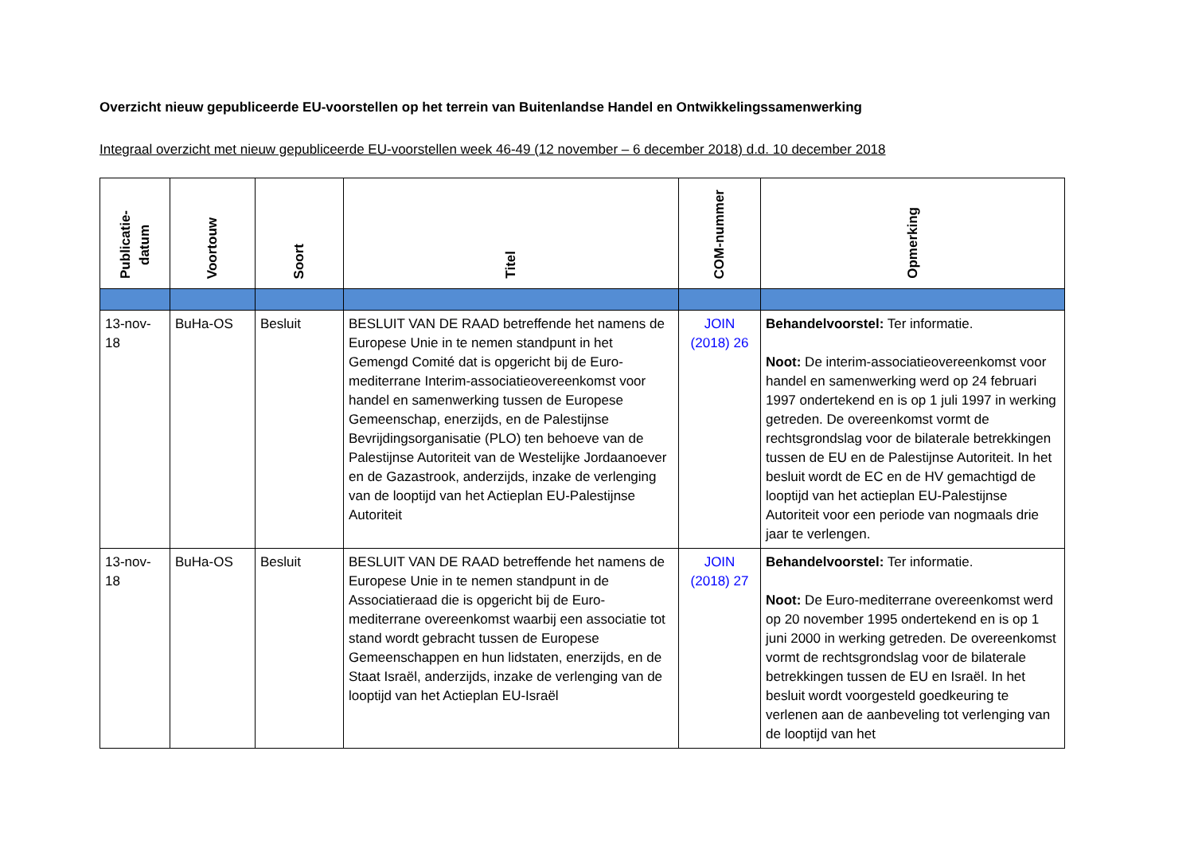Overzicht nieuw gepubliceerde EU-voorstellen op het terrein van Buitenlandse Handel en Ontwikkelingssamenwerking
Integraal overzicht met nieuw gepubliceerde EU-voorstellen week 46-49 (12 november – 6 december 2018) d.d. 10 december 2018
| Publicatie- datum | Voortouw | Soort | Titel | COM-nummer | Opmerking |
| --- | --- | --- | --- | --- | --- |
| 13-nov-18 | BuHa-OS | Besluit | BESLUIT VAN DE RAAD betreffende het namens de Europese Unie in te nemen standpunt in het Gemengd Comité dat is opgericht bij de Euro-mediterrane Interim-associatieovereenkomst voor handel en samenwerking tussen de Europese Gemeenschap, enerzijds, en de Palestijnse Bevrijdingsorganisatie (PLO) ten behoeve van de Palestijnse Autoriteit van de Westelijke Jordaanoever en de Gazastrook, anderzijds, inzake de verlenging van de looptijd van het Actieplan EU-Palestijnse Autoriteit | JOIN (2018) 26 | Behandelvoorstel: Ter informatie. Noot: De interim-associatieovereenkomst voor handel en samenwerking werd op 24 februari 1997 ondertekend en is op 1 juli 1997 in werking getreden. De overeenkomst vormt de rechtsgrondslag voor de bilaterale betrekkingen tussen de EU en de Palestijnse Autoriteit. In het besluit wordt de EC en de HV gemachtigd de looptijd van het actieplan EU-Palestijnse Autoriteit voor een periode van nogmaals drie jaar te verlengen. |
| 13-nov-18 | BuHa-OS | Besluit | BESLUIT VAN DE RAAD betreffende het namens de Europese Unie in te nemen standpunt in de Associatieraad die is opgericht bij de Euro-mediterrane overeenkomst waarbij een associatie tot stand wordt gebracht tussen de Europese Gemeenschappen en hun lidstaten, enerzijds, en de Staat Israël, anderzijds, inzake de verlenging van de looptijd van het Actieplan EU-Israël | JOIN (2018) 27 | Behandelvoorstel: Ter informatie. Noot: De Euro-mediterrane overeenkomst werd op 20 november 1995 ondertekend en is op 1 juni 2000 in werking getreden. De overeenkomst vormt de rechtsgrondslag voor de bilaterale betrekkingen tussen de EU en Israël. In het besluit wordt voorgesteld goedkeuring te verlenen aan de aanbeveling tot verlenging van de looptijd van het |